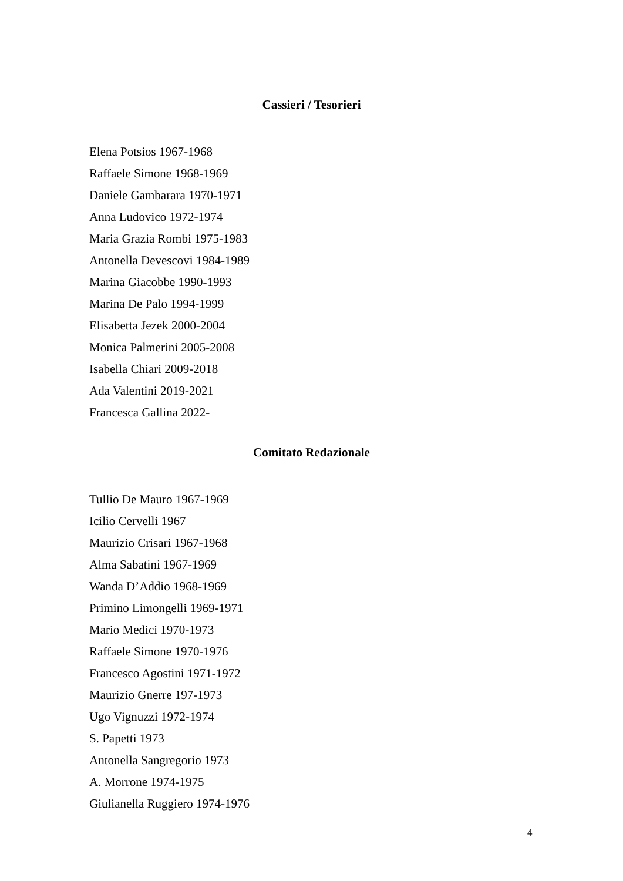Cassieri / Tesorieri
Elena Potsios 1967-1968
Raffaele Simone 1968-1969
Daniele Gambarara 1970-1971
Anna Ludovico 1972-1974
Maria Grazia Rombi 1975-1983
Antonella Devescovi 1984-1989
Marina Giacobbe 1990-1993
Marina De Palo 1994-1999
Elisabetta Jezek 2000-2004
Monica Palmerini 2005-2008
Isabella Chiari 2009-2018
Ada Valentini 2019-2021
Francesca Gallina 2022-
Comitato Redazionale
Tullio De Mauro 1967-1969
Icilio Cervelli 1967
Maurizio Crisari 1967-1968
Alma Sabatini 1967-1969
Wanda D’Addio 1968-1969
Primino Limongelli 1969-1971
Mario Medici 1970-1973
Raffaele Simone 1970-1976
Francesco Agostini 1971-1972
Maurizio Gnerre 197-1973
Ugo Vignuzzi 1972-1974
S. Papetti 1973
Antonella Sangregorio 1973
A. Morrone 1974-1975
Giulianella Ruggiero 1974-1976
4